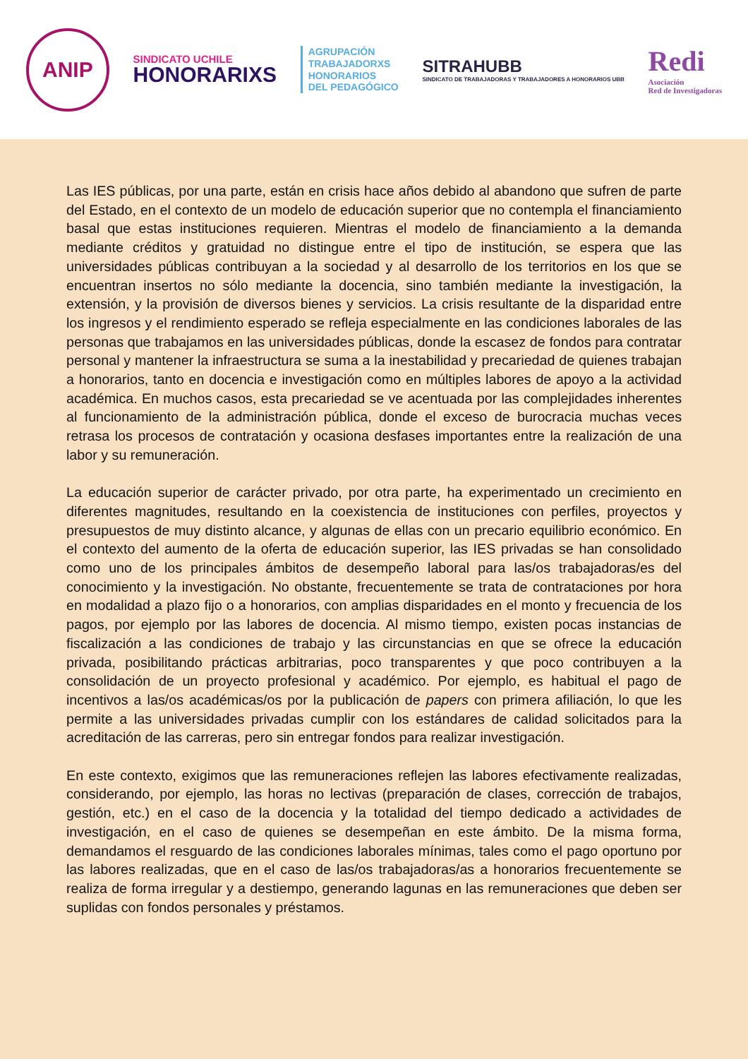ANIP
SINDICATO UCHILE
HONORARIXS
AGRUPACIÓN
TRABAJADORXS
HONORARIOS
DEL PEDAGÓGICO
SITRAHUBB
SINDICATO DE TRABAJADORAS Y TRABAJADORES A HONORARIOS UBB
Redi
Asociación
Red de Investigadoras
Las IES públicas, por una parte, están en crisis hace años debido al abandono que sufren de parte del Estado, en el contexto de un modelo de educación superior que no contempla el financiamiento basal que estas instituciones requieren. Mientras el modelo de financiamiento a la demanda mediante créditos y gratuidad no distingue entre el tipo de institución, se espera que las universidades públicas contribuyan a la sociedad y al desarrollo de los territorios en los que se encuentran insertos no sólo mediante la docencia, sino también mediante la investigación, la extensión, y la provisión de diversos bienes y servicios. La crisis resultante de la disparidad entre los ingresos y el rendimiento esperado se refleja especialmente en las condiciones laborales de las personas que trabajamos en las universidades públicas, donde la escasez de fondos para contratar personal y mantener la infraestructura se suma a la inestabilidad y precariedad de quienes trabajan a honorarios, tanto en docencia e investigación como en múltiples labores de apoyo a la actividad académica. En muchos casos, esta precariedad se ve acentuada por las complejidades inherentes al funcionamiento de la administración pública, donde el exceso de burocracia muchas veces retrasa los procesos de contratación y ocasiona desfases importantes entre la realización de una labor y su remuneración.
La educación superior de carácter privado, por otra parte, ha experimentado un crecimiento en diferentes magnitudes, resultando en la coexistencia de instituciones con perfiles, proyectos y presupuestos de muy distinto alcance, y algunas de ellas con un precario equilibrio económico. En el contexto del aumento de la oferta de educación superior, las IES privadas se han consolidado como uno de los principales ámbitos de desempeño laboral para las/os trabajadoras/es del conocimiento y la investigación. No obstante, frecuentemente se trata de contrataciones por hora en modalidad a plazo fijo o a honorarios, con amplias disparidades en el monto y frecuencia de los pagos, por ejemplo por las labores de docencia. Al mismo tiempo, existen pocas instancias de fiscalización a las condiciones de trabajo y las circunstancias en que se ofrece la educación privada, posibilitando prácticas arbitrarias, poco transparentes y que poco contribuyen a la consolidación de un proyecto profesional y académico. Por ejemplo, es habitual el pago de incentivos a las/os académicas/os por la publicación de papers con primera afiliación, lo que les permite a las universidades privadas cumplir con los estándares de calidad solicitados para la acreditación de las carreras, pero sin entregar fondos para realizar investigación.
En este contexto, exigimos que las remuneraciones reflejen las labores efectivamente realizadas, considerando, por ejemplo, las horas no lectivas (preparación de clases, corrección de trabajos, gestión, etc.) en el caso de la docencia y la totalidad del tiempo dedicado a actividades de investigación, en el caso de quienes se desempeñan en este ámbito. De la misma forma, demandamos el resguardo de las condiciones laborales mínimas, tales como el pago oportuno por las labores realizadas, que en el caso de las/os trabajadoras/as a honorarios frecuentemente se realiza de forma irregular y a destiempo, generando lagunas en las remuneraciones que deben ser suplidas con fondos personales y préstamos.